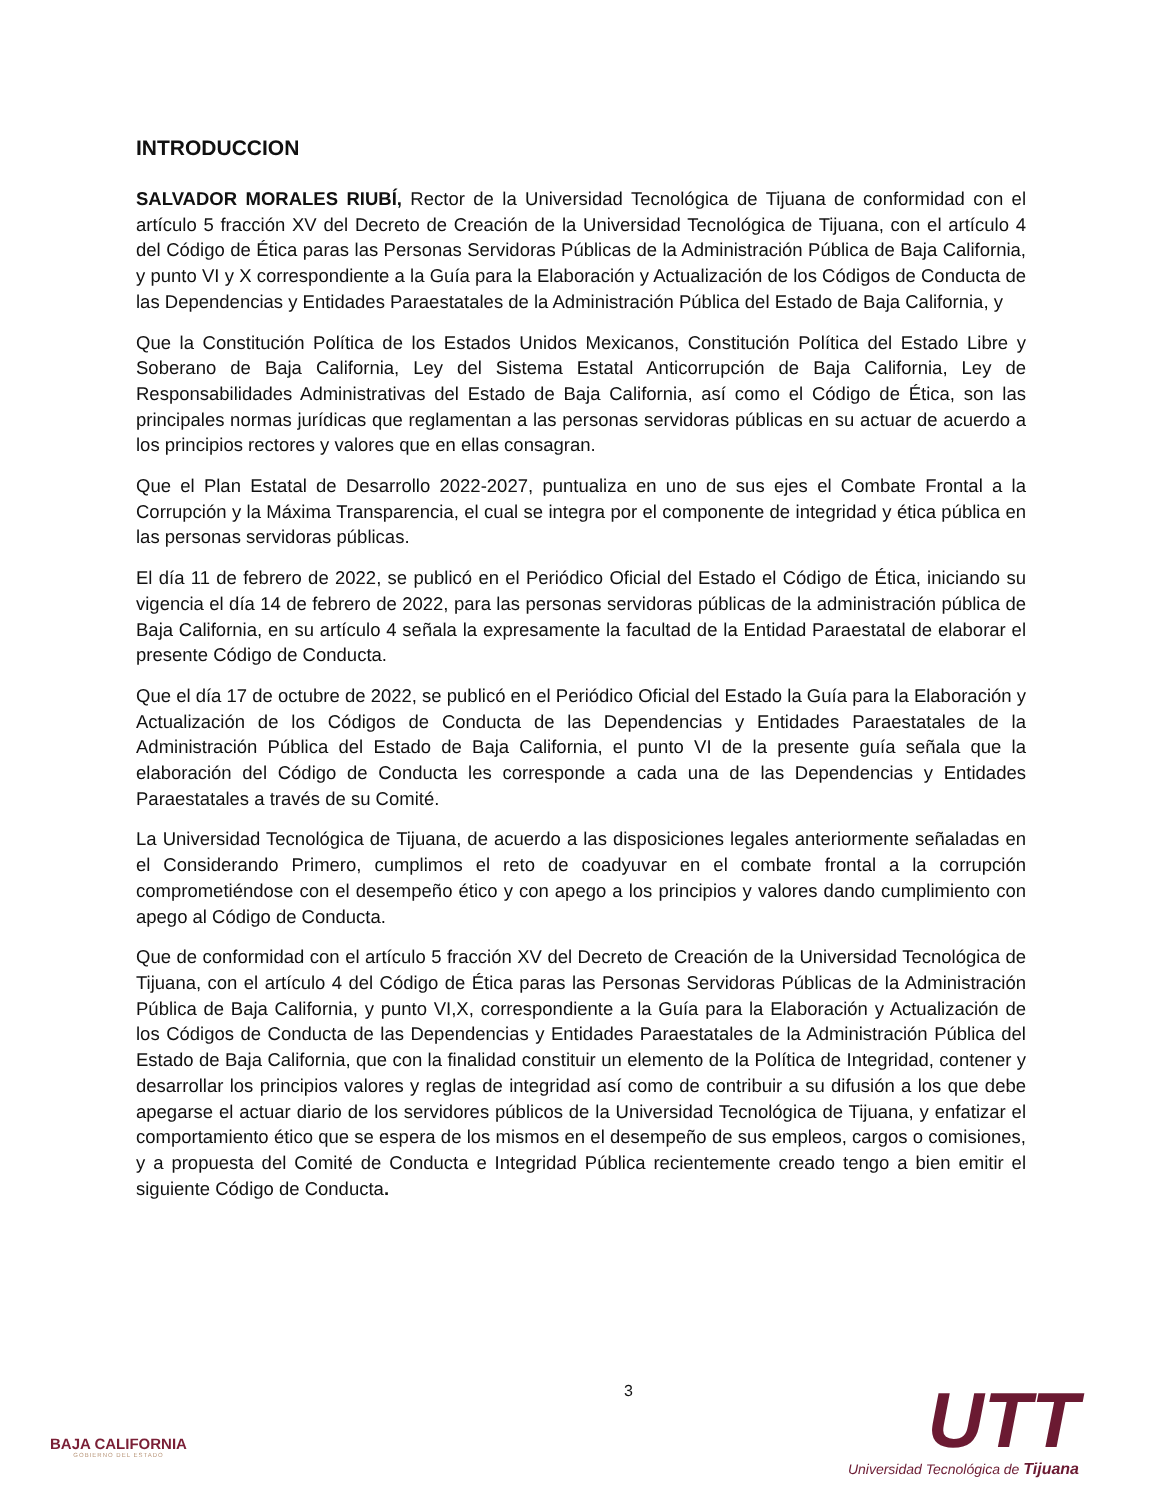INTRODUCCION
SALVADOR MORALES RIUBÍ, Rector de la Universidad Tecnológica de Tijuana de conformidad con el artículo 5 fracción XV del Decreto de Creación de la Universidad Tecnológica de Tijuana, con el artículo 4 del Código de Ética paras las Personas Servidoras Públicas de la Administración Pública de Baja California, y punto VI y X correspondiente a la Guía para la Elaboración y Actualización de los Códigos de Conducta de las Dependencias y Entidades Paraestatales de la Administración Pública del Estado de Baja California, y
Que la Constitución Política de los Estados Unidos Mexicanos, Constitución Política del Estado Libre y Soberano de Baja California, Ley del Sistema Estatal Anticorrupción de Baja California, Ley de Responsabilidades Administrativas del Estado de Baja California, así como el Código de Ética, son las principales normas jurídicas que reglamentan a las personas servidoras públicas en su actuar de acuerdo a los principios rectores y valores que en ellas consagran.
Que el Plan Estatal de Desarrollo 2022-2027, puntualiza en uno de sus ejes el Combate Frontal a la Corrupción y la Máxima Transparencia, el cual se integra por el componente de integridad y ética pública en las personas servidoras públicas.
El día 11 de febrero de 2022, se publicó en el Periódico Oficial del Estado el Código de Ética, iniciando su vigencia el día 14 de febrero de 2022, para las personas servidoras públicas de la administración pública de Baja California, en su artículo 4 señala la expresamente la facultad de la Entidad Paraestatal de elaborar el presente Código de Conducta.
Que el día 17 de octubre de 2022, se publicó en el Periódico Oficial del Estado la Guía para la Elaboración y Actualización de los Códigos de Conducta de las Dependencias y Entidades Paraestatales de la Administración Pública del Estado de Baja California, el punto VI de la presente guía señala que la elaboración del Código de Conducta les corresponde a cada una de las Dependencias y Entidades Paraestatales a través de su Comité.
La Universidad Tecnológica de Tijuana, de acuerdo a las disposiciones legales anteriormente señaladas en el Considerando Primero, cumplimos el reto de coadyuvar en el combate frontal a la corrupción comprometiéndose con el desempeño ético y con apego a los principios y valores dando cumplimiento con apego al Código de Conducta.
Que de conformidad con el artículo 5 fracción XV del Decreto de Creación de la Universidad Tecnológica de Tijuana, con el artículo 4 del Código de Ética paras las Personas Servidoras Públicas de la Administración Pública de Baja California, y punto VI,X, correspondiente a la Guía para la Elaboración y Actualización de los Códigos de Conducta de las Dependencias y Entidades Paraestatales de la Administración Pública del Estado de Baja California, que con la finalidad constituir un elemento de la Política de Integridad, contener y desarrollar los principios valores y reglas de integridad así como de contribuir a su difusión a los que debe apegarse el actuar diario de los servidores públicos de la Universidad Tecnológica de Tijuana, y enfatizar el comportamiento ético que se espera de los mismos en el desempeño de sus empleos, cargos o comisiones, y a propuesta del Comité de Conducta e Integridad Pública recientemente creado tengo a bien emitir el siguiente Código de Conducta.
BAJA CALIFORNIA
GOBIERNO DEL ESTADO
3
UTT
Universidad Tecnológica de Tijuana